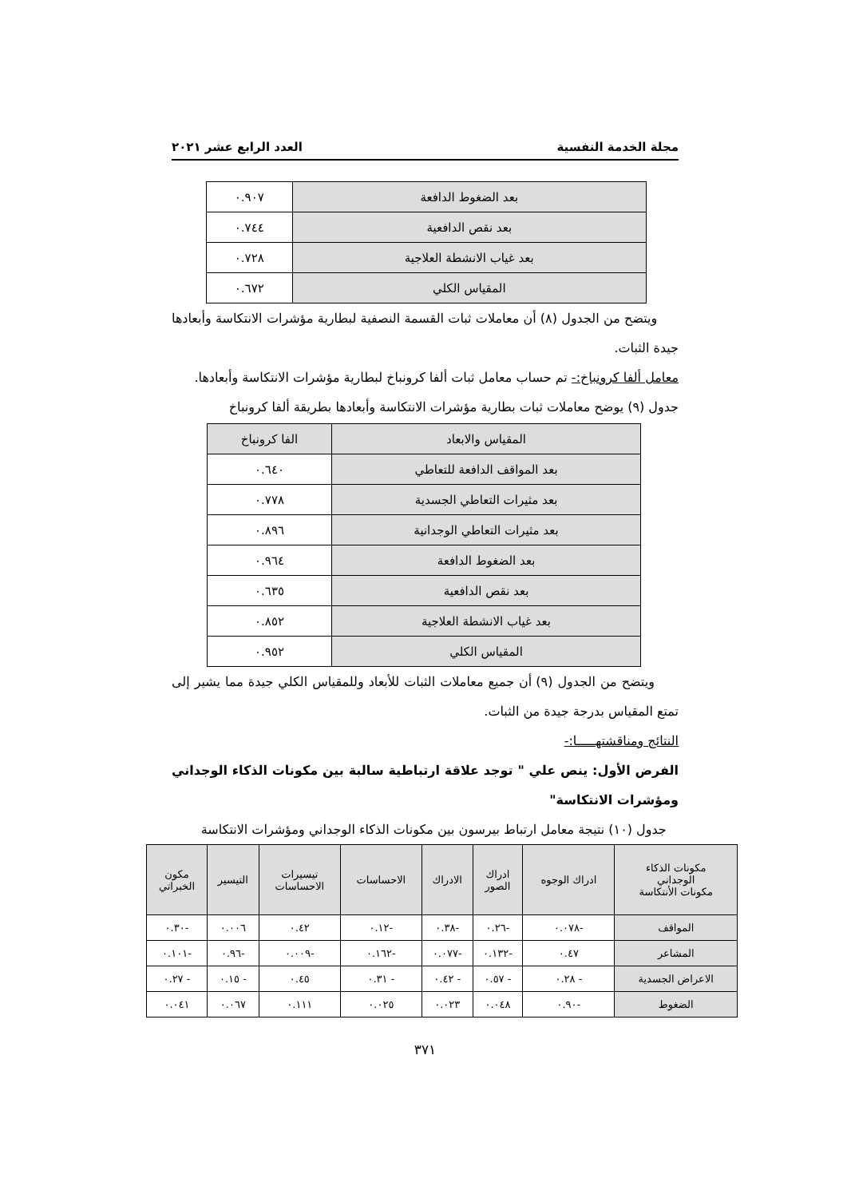مجلة الخدمة النفسية العدد الرابع عشر ٢٠٢١
| بعد الضغوط الدافعة | ٠.٩٠٧ |
| بعد نقص الدافعية | ٠.٧٤٤ |
| بعد غياب الانشطة العلاجية | ٠.٧٢٨ |
| المقياس الكلي | ٠.٦٧٢ |
ويتضح من الجدول (٨) أن معاملات ثبات القسمة النصفية لبطارية مؤشرات الانتكاسة وأبعادها جيدة الثبات.
معامل ألفا كرونباخ:- تم حساب معامل ثبات ألفا كرونباخ لبطارية مؤشرات الانتكاسة وأبعادها.
جدول (٩) يوضح معاملات ثبات بطارية مؤشرات الانتكاسة وأبعادها بطريقة ألفا كرونباخ
| المقياس والابعاد | الفا كرونباخ |
| --- | --- |
| بعد المواقف الدافعة للتعاطي | ٠.٦٤٠ |
| بعد مثيرات التعاطي الجسدية | ٠.٧٧٨ |
| بعد مثيرات التعاطي الوجدانية | ٠.٨٩٦ |
| بعد الضغوط الدافعة | ٠.٩٦٤ |
| بعد نقص الدافعية | ٠.٦٣٥ |
| بعد غياب الانشطة العلاجية | ٠.٨٥٢ |
| المقياس الكلي | ٠.٩٥٢ |
ويتضح من الجدول (٩) أن جميع معاملات الثبات للأبعاد وللمقياس الكلي جيدة مما يشير إلى تمتع المقياس بدرجة جيدة من الثبات.
النتائج ومناقشتهـــــا:-
الفرض الأول: ينص علي " توجد علاقة ارتباطية سالبة بين مكونات الذكاء الوجداني ومؤشرات الانتكاسة"
جدول (١٠) نتيجة معامل ارتباط بيرسون بين مكونات الذكاء الوجداني ومؤشرات الانتكاسة
| مكونات الذكاء الوجداني مكونات الأنتكاسة | ادراك الوجوه | ادراك الصور | الادراك | الاحساسات | تيسيرات الاحساسات | التيسير | مكون الخبراتي |
| --- | --- | --- | --- | --- | --- | --- | --- |
| المواقف | -٠.٠٧٨ | -٠.٢٦ | -٠.٣٨ | -٠.١٢ | ٠.٤٢ | ٠.٠٠٦ | -٠.٣٠ |
| المشاعر | ٠.٤٧ | -٠.١٣٢ | -٠.٠٧٧ | -٠.١٦٢ | -٠.٠٠٩ | -٠.٩٦ | -٠.١٠١ |
| الاعراض الجسدية | - ٠.٢٨ | - ٠.٥٧ | - ٠.٤٢ | - ٠.٣١ | ٠.٤٥ | - ٠.١٥ | - ٠.٢٧ |
| الضغوط | -٠.٩٠ | ٠.٠٤٨ | ٠.٠٢٣ | ٠.٠٢٥ | ٠.١١١ | ٠.٠٦٧ | ٠.٠٤١ |
٣٧١